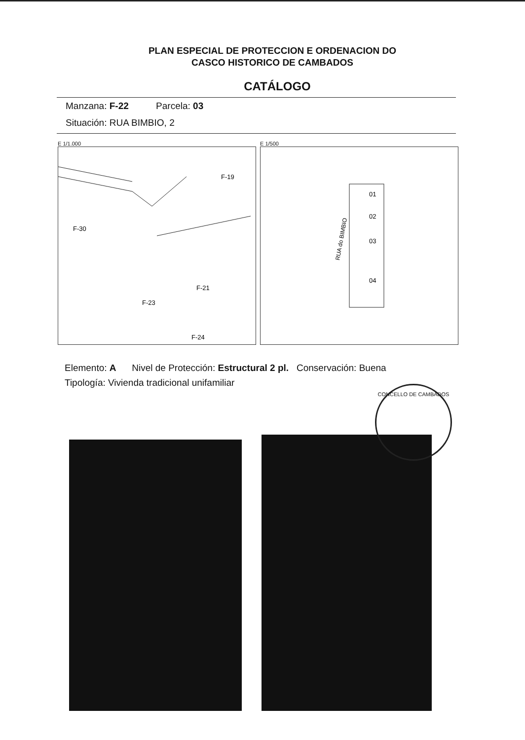PLAN ESPECIAL DE PROTECCION E ORDENACION DO
CASCO HISTORICO DE CAMBADOS
CATÁLOGO
Manzana: F-22 Parcela: 03
Situación: RUA BIMBIO, 2
E 1/1.000
F-30
F-19
F-21
F-23
F-24
E 1/500
RUA do BIMBIO
01
02
03
04
Elemento: A Nivel de Protección: Estructural 2 pl. Conservación: Buena
Tipología: Vivienda tradicional unifamiliar
CONCELLO DE CAMBADOS